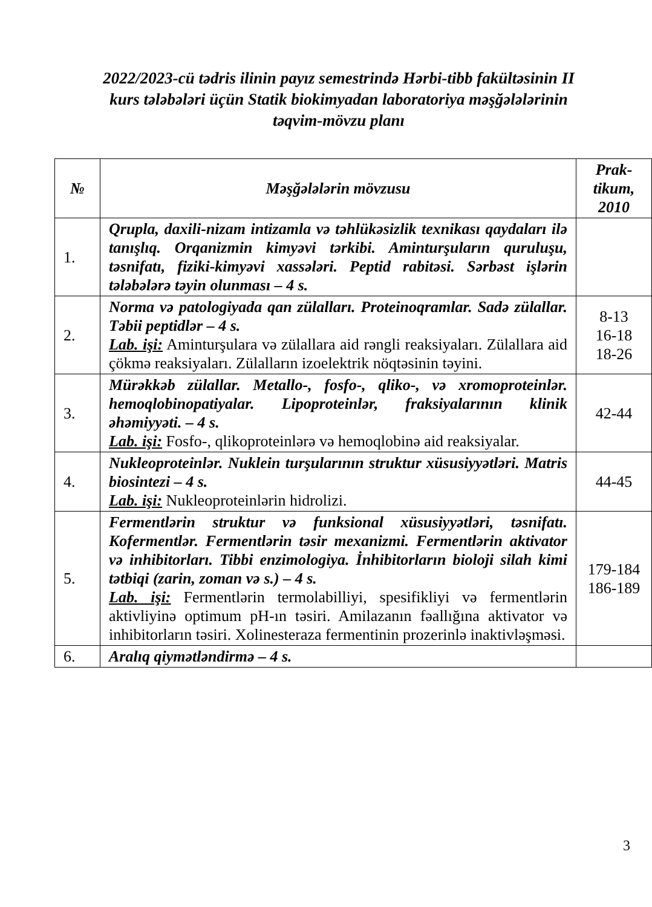2022/2023-cü tədris ilinin payız semestrində Hərbi-tibb fakültəsinin II kurs tələbələri üçün Statik biokimyadan laboratoriya məşğələlərinin təqvim-mövzu planı
| № | Məşğələlərin mövzusu | Prak- tikum, 2010 |
| --- | --- | --- |
| 1. | Qrupla, daxili-nizam intizamla və təhlükəsizlik texnikası qaydaları ilə tanışlıq. Orqanizmin kimyəvi tərkibi. Aminturşuların quruluşu, təsnifatı, fiziki-kimyəvi xassələri. Peptid rabitəsi. Sərbəst işlərin tələbələrə təyin olunması – 4 s. | |
| 2. | Norma və patologiyada qan zülalları. Proteinoqramlar. Sadə zülallar. Təbii peptidlər – 4 s. Lab. işi: Aminturşulara və zülallara aid rəngli reaksiyaları. Zülallara aid çökmə reaksiyaları. Zülalların izoelektrik nöqtəsinin təyini. | 8-13 16-18 18-26 |
| 3. | Mürəkkəb zülallar. Metallo-, fosfo-, qliko-, və xromoproteinlər. hemoqlobinopatiyalar. Lipoproteinlər, fraksiyalarının klinik əhəmiyyəti. – 4 s. Lab. işi: Fosfo-, qlikoproteinlərə və hemoqlobinə aid reaksiyalar. | 42-44 |
| 4. | Nukleoproteinlər. Nuklein turşularının struktur xüsusiyyətləri. Matris biosintezi – 4 s. Lab. işi: Nukleoproteinlərin hidrolizi. | 44-45 |
| 5. | Fermentlərin struktur və funksional xüsusiyyətləri, təsnifatı. Kofermentlər. Fermentlərin təsir mexanizmi. Fermentlərin aktivator və inhibitorları. Tibbi enzimologiya. İnhibitorların bioloji silah kimi tətbiqi (zarin, zoman və s.) – 4 s. Lab. işi: Fermentlərin termolabilliyi, spesifikliyi və fermentlərin aktivliyinə optimum pH-ın təsiri. Amilazanın fəallığına aktivator və inhibitorların təsiri. Xolinesteraza fermentinin prozerinlə inaktivləşməsi. | 179-184 186-189 |
| 6. | Aralıq qiymətləndirmə – 4 s. | |
3